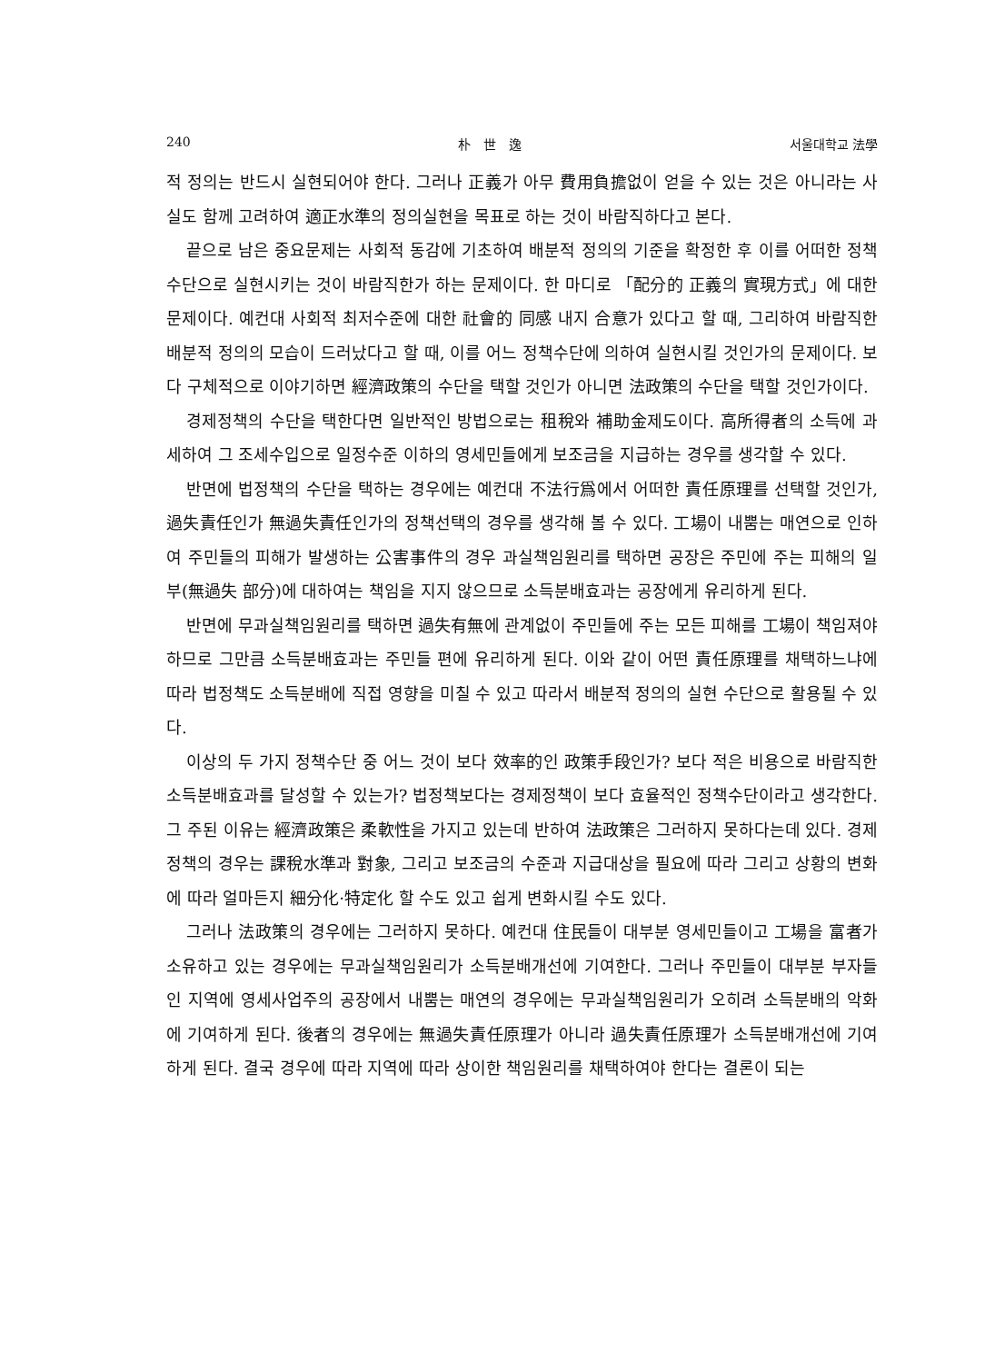240 朴　世　逸 서울대학교 法學
적 정의는 반드시 실현되어야 한다. 그러나 正義가 아무 費用負擔없이 얻을 수 있는 것은 아니라는 사실도 함께 고려하여 適正水準의 정의실현을 목표로 하는 것이 바람직하다고 본다.
끝으로 남은 중요문제는 사회적 동감에 기초하여 배분적 정의의 기준을 확정한 후 이를 어떠한 정책수단으로 실현시키는 것이 바람직한가 하는 문제이다. 한 마디로 「配分的 正義의 實現方式」에 대한 문제이다. 예컨대 사회적 최저수준에 대한 社會的 同感 내지 合意가 있다고 할 때, 그리하여 바람직한 배분적 정의의 모습이 드러났다고 할 때, 이를 어느 정책수단에 의하여 실현시킬 것인가의 문제이다. 보다 구체적으로 이야기하면 經濟政策의 수단을 택할 것인가 아니면 法政策의 수단을 택할 것인가이다.
경제정책의 수단을 택한다면 일반적인 방법으로는 租稅와 補助金제도이다. 高所得者의 소득에 과세하여 그 조세수입으로 일정수준 이하의 영세민들에게 보조금을 지급하는 경우를 생각할 수 있다.
반면에 법정책의 수단을 택하는 경우에는 예컨대 不法行爲에서 어떠한 責任原理를 선택할 것인가, 過失責任인가 無過失責任인가의 정책선택의 경우를 생각해 볼 수 있다. 工場이 내뿜는 매연으로 인하여 주민들의 피해가 발생하는 公害事件의 경우 과실책임원리를 택하면 공장은 주민에 주는 피해의 일부(無過失 部分)에 대하여는 책임을 지지 않으므로 소득분배효과는 공장에게 유리하게 된다.
반면에 무과실책임원리를 택하면 過失有無에 관계없이 주민들에 주는 모든 피해를 工場이 책임져야 하므로 그만큼 소득분배효과는 주민들 편에 유리하게 된다. 이와 같이 어떤 責任原理를 채택하느냐에 따라 법정책도 소득분배에 직접 영향을 미칠 수 있고 따라서 배분적 정의의 실현 수단으로 활용될 수 있다.
이상의 두 가지 정책수단 중 어느 것이 보다 效率的인 政策手段인가? 보다 적은 비용으로 바람직한 소득분배효과를 달성할 수 있는가? 법정책보다는 경제정책이 보다 효율적인 정책수단이라고 생각한다. 그 주된 이유는 經濟政策은 柔軟性을 가지고 있는데 반하여 法政策은 그러하지 못하다는데 있다. 경제정책의 경우는 課稅水準과 對象, 그리고 보조금의 수준과 지급대상을 필요에 따라 그리고 상황의 변화에 따라 얼마든지 細分化·特定化 할 수도 있고 쉽게 변화시킬 수도 있다.
그러나 法政策의 경우에는 그러하지 못하다. 예컨대 住民들이 대부분 영세민들이고 工場을 富者가 소유하고 있는 경우에는 무과실책임원리가 소득분배개선에 기여한다. 그러나 주민들이 대부분 부자들인 지역에 영세사업주의 공장에서 내뿜는 매연의 경우에는 무과실책임원리가 오히려 소득분배의 악화에 기여하게 된다. 後者의 경우에는 無過失責任原理가 아니라 過失責任原理가 소득분배개선에 기여하게 된다. 결국 경우에 따라 지역에 따라 상이한 책임원리를 채택하여야 한다는 결론이 되는